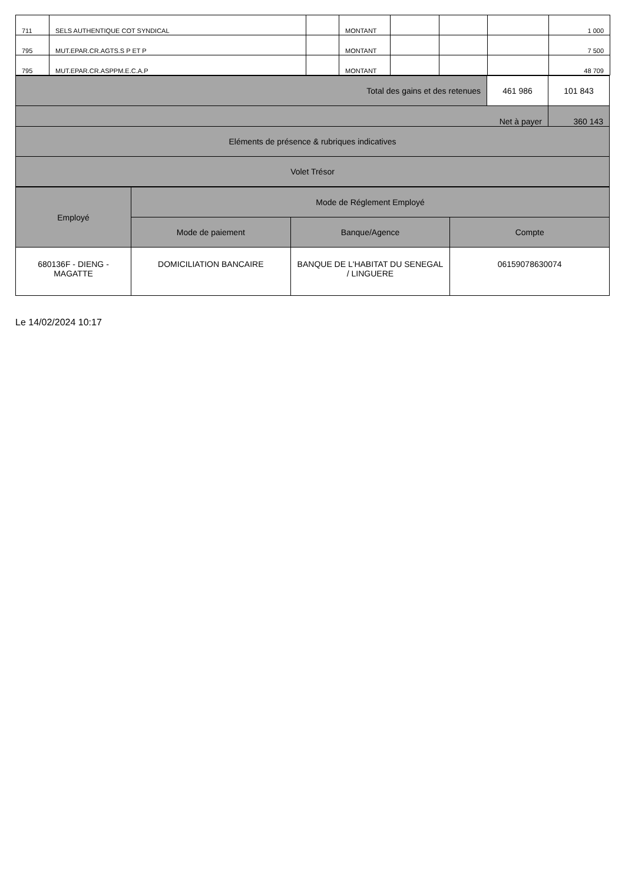| 711 | SELS AUTHENTIQUE COT SYNDICAL | | MONTANT | | | | 1 000 |
| 795 | MUT.EPAR.CR.AGTS.S P ET P | | MONTANT | | | | 7 500 |
| 795 | MUT.EPAR.CR.ASPPM.E.C.A.P | | MONTANT | | | | 48 709 |
| Total des gains et des retenues | 461 986 | 101 843 |
| Net à payer | | 360 143 |
| Eléments de présence & rubriques indicatives | | |
| Volet Trésor | | |
| Employé | Mode de Réglement Employé | | |
| --- | --- | --- | --- |
| | Mode de paiement | Banque/Agence | Compte |
| 680136F - DIENG - MAGATTE | DOMICILIATION BANCAIRE | BANQUE DE L'HABITAT DU SENEGAL / LINGUERE | 06159078630074 |
Le 14/02/2024 10:17